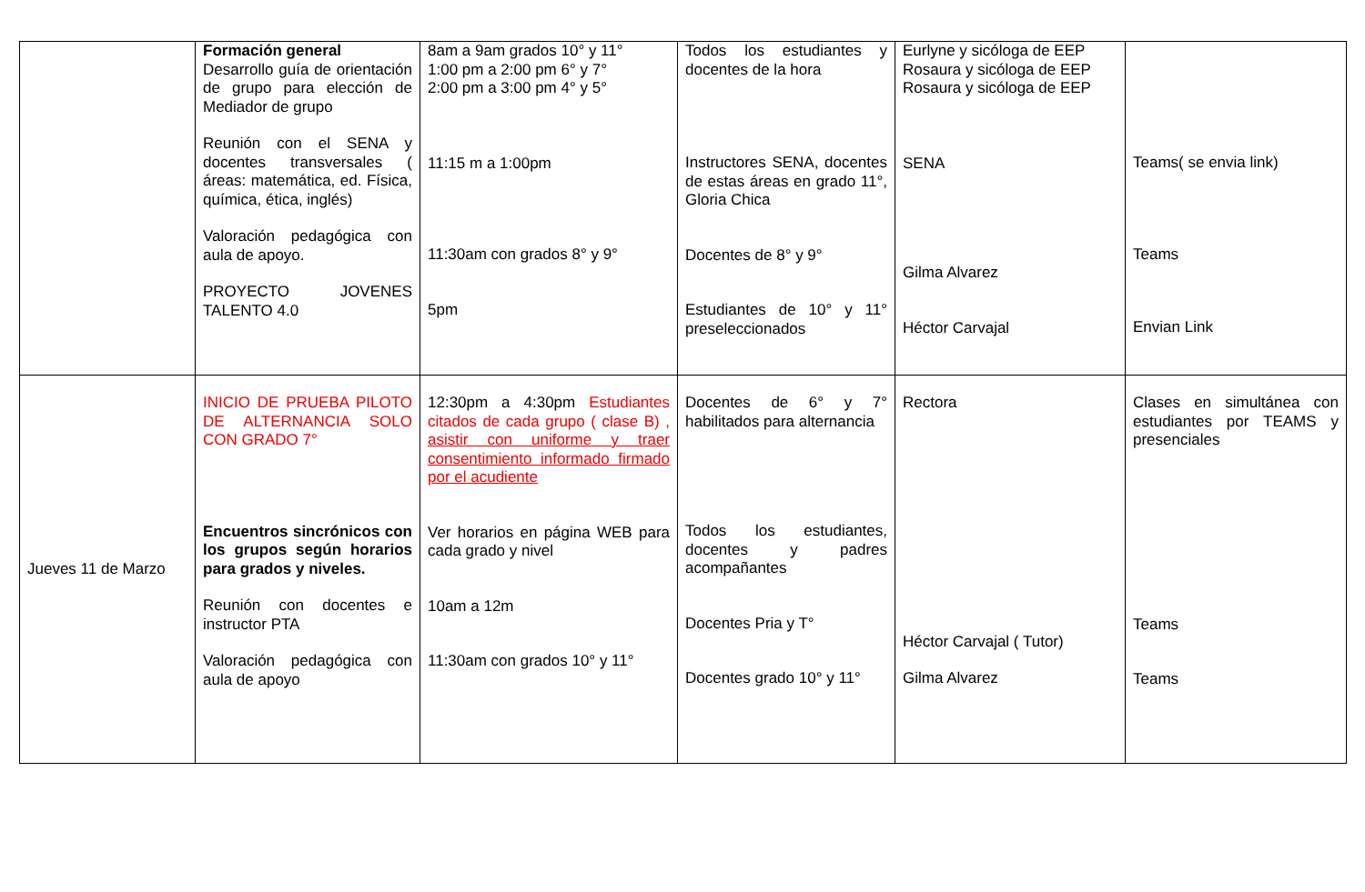| | Formación general Desarrollo guía de orientación de grupo para elección de Mediador de grupo Reunión con el SENA y docentes transversales ( áreas: matemática, ed. Física, química, ética, inglés) Valoración pedagógica con aula de apoyo. PROYECTO JOVENES TALENTO 4.0 | 8am a 9am grados 10° y 11° 1:00 pm a 2:00 pm 6° y 7° 2:00 pm a 3:00 pm 4° y 5° 11:15 m a 1:00pm 11:30am con grados 8° y 9° 5pm | Todos los estudiantes y docentes de la hora Instructores SENA, docentes de estas áreas en grado 11°, Gloria Chica Docentes de 8° y 9° Estudiantes de 10° y 11° preseleccionados | Eurlyne y sicóloga de EEP Rosaura y sicóloga de EEP Rosaura y sicóloga de EEP SENA Gilma Alvarez Héctor Carvajal | Teams( se envia link) Teams Envian Link |
| Jueves 11 de Marzo | INICIO DE PRUEBA PILOTO DE ALTERNANCIA SOLO CON GRADO 7° Encuentros sincrónicos con los grupos según horarios para grados y niveles. Reunión con docentes e instructor PTA Valoración pedagógica con aula de apoyo | 12:30pm a 4:30pm Estudiantes citados de cada grupo ( clase B) , asistir con uniforme y traer consentimiento informado firmado por el acudiente Ver horarios en página WEB para cada grado y nivel 10am a 12m 11:30am con grados 10° y 11° | Docentes de 6° y 7° habilitados para alternancia Todos los estudiantes, docentes y padres acompañantes Docentes Pria y T° Docentes grado 10° y 11° | Rectora Héctor Carvajal ( Tutor) Gilma Alvarez | Clases en simultánea con estudiantes por TEAMS y presenciales Teams Teams |